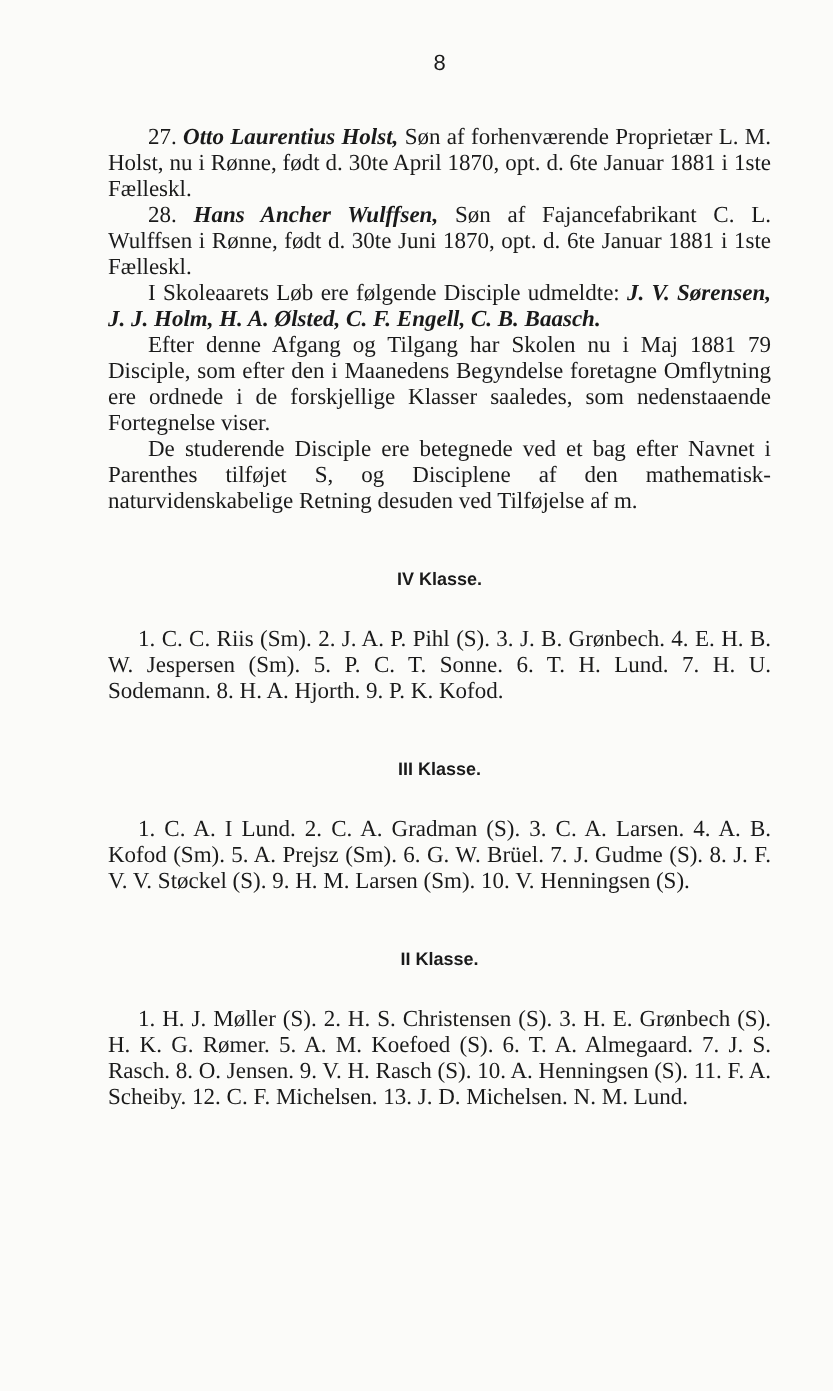8
27. Otto Laurentius Holst, Søn af forhenværende Proprietær L. M. Holst, nu i Rønne, født d. 30te April 1870, opt. d. 6te Januar 1881 i 1ste Fælleskl.
28. Hans Ancher Wulffsen, Søn af Fajancefabrikant C. L. Wulffsen i Rønne, født d. 30te Juni 1870, opt. d. 6te Januar 1881 i 1ste Fælleskl.
I Skoleaarets Løb ere følgende Disciple udmeldte: J. V. Sørensen, J. J. Holm, H. A. Ølsted, C. F. Engell, C. B. Baasch.
Efter denne Afgang og Tilgang har Skolen nu i Maj 1881 79 Disciple, som efter den i Maanedens Begyndelse foretagne Omflytning ere ordnede i de forskjellige Klasser saaledes, som nedenstaaende Fortegnelse viser.
De studerende Disciple ere betegnede ved et bag efter Navnet i Parenthes tilføjet S, og Disciplene af den mathematisk-naturvidenskabelige Retning desuden ved Tilføjelse af m.
IV Klasse.
1. C. C. Riis (Sm). 2. J. A. P. Pihl (S). 3. J. B. Grønbech. 4. E. H. B. W. Jespersen (Sm). 5. P. C. T. Sonne. 6. T. H. Lund. 7. H. U. Sodemann. 8. H. A. Hjorth. 9. P. K. Kofod.
III Klasse.
1. C. A. I Lund. 2. C. A. Gradman (S). 3. C. A. Larsen. 4. A. B. Kofod (Sm). 5. A. Prejsz (Sm). 6. G. W. Brüel. 7. J. Gudme (S). 8. J. F. V. V. Støckel (S). 9. H. M. Larsen (Sm). 10. V. Henningsen (S).
II Klasse.
1. H. J. Møller (S). 2. H. S. Christensen (S). 3. H. E. Grønbech (S). H. K. G. Rømer. 5. A. M. Koefoed (S). 6. T. A. Almegaard. 7. J. S. Rasch. 8. O. Jensen. 9. V. H. Rasch (S). 10. A. Henningsen (S). 11. F. A. Scheiby. 12. C. F. Michelsen. 13. J. D. Michelsen. N. M. Lund.